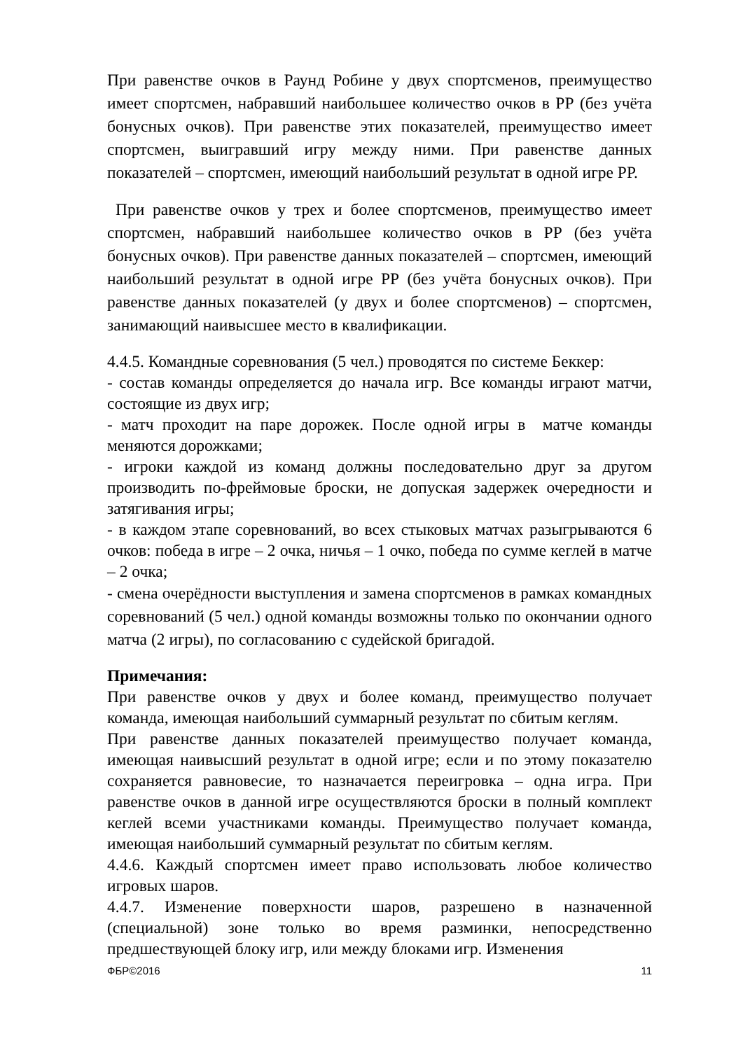При равенстве очков в Раунд Робине у двух спортсменов, преимущество имеет спортсмен, набравший наибольшее количество очков в РР (без учёта бонусных очков). При равенстве этих показателей, преимущество имеет спортсмен, выигравший игру между ними. При равенстве данных показателей – спортсмен, имеющий наибольший результат в одной игре РР.
При равенстве очков у трех и более спортсменов, преимущество имеет спортсмен, набравший наибольшее количество очков в РР (без учёта бонусных очков). При равенстве данных показателей – спортсмен, имеющий наибольший результат в одной игре РР (без учёта бонусных очков). При равенстве данных показателей (у двух и более спортсменов) – спортсмен, занимающий наивысшее место в квалификации.
4.4.5. Командные соревнования (5 чел.) проводятся по системе Беккер:
- состав команды определяется до начала игр. Все команды играют матчи, состоящие из двух игр;
- матч проходит на паре дорожек. После одной игры в матче команды меняются дорожками;
- игроки каждой из команд должны последовательно друг за другом производить по-фреймовые броски, не допуская задержек очередности и затягивания игры;
- в каждом этапе соревнований, во всех стыковых матчах разыгрываются 6 очков: победа в игре – 2 очка, ничья – 1 очко, победа по сумме кеглей в матче – 2 очка;
- смена очерёдности выступления и замена спортсменов в рамках командных соревнований (5 чел.) одной команды возможны только по окончании одного матча (2 игры), по согласованию с судейской бригадой.
Примечания:
При равенстве очков у двух и более команд, преимущество получает команда, имеющая наибольший суммарный результат по сбитым кеглям.
При равенстве данных показателей преимущество получает команда, имеющая наивысший результат в одной игре; если и по этому показателю сохраняется равновесие, то назначается переигровка – одна игра. При равенстве очков в данной игре осуществляются броски в полный комплект кеглей всеми участниками команды. Преимущество получает команда, имеющая наибольший суммарный результат по сбитым кеглям.
4.4.6. Каждый спортсмен имеет право использовать любое количество игровых шаров.
4.4.7. Изменение поверхности шаров, разрешено в назначенной (специальной) зоне только во время разминки, непосредственно предшествующей блоку игр, или между блоками игр. Изменения
ФБР©2016 11